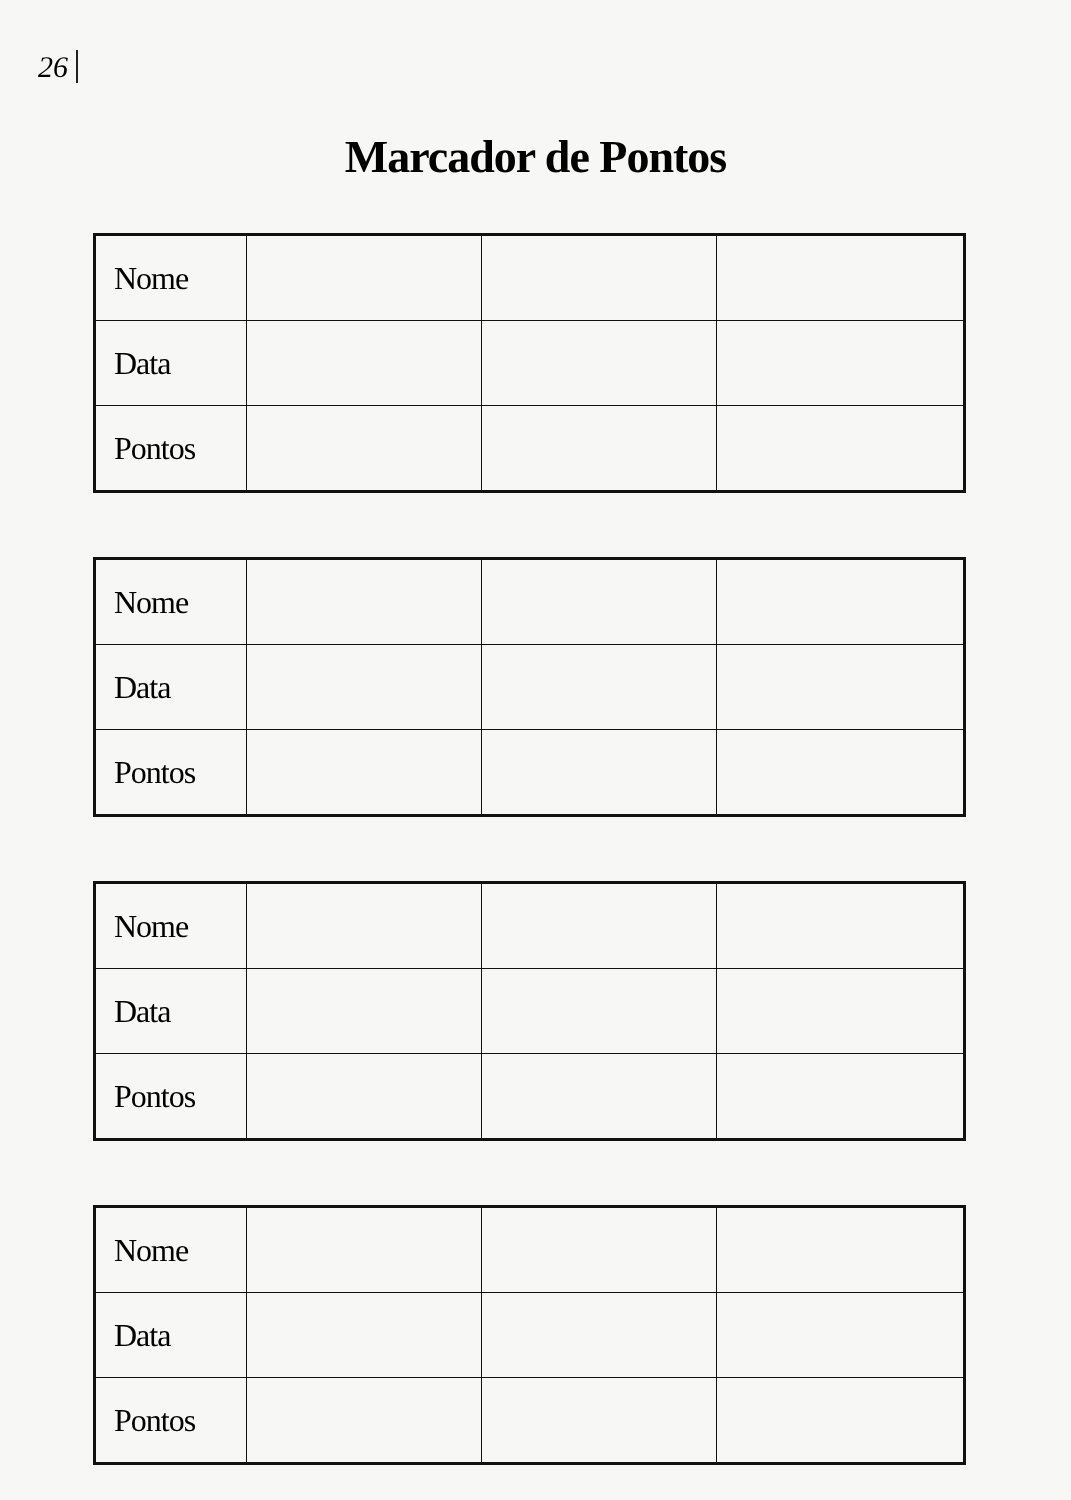26
Marcador de Pontos
| Nome | | | |
| Data | | | |
| Pontos | | | |
| Nome | | | |
| Data | | | |
| Pontos | | | |
| Nome | | | |
| Data | | | |
| Pontos | | | |
| Nome | | | |
| Data | | | |
| Pontos | | | |